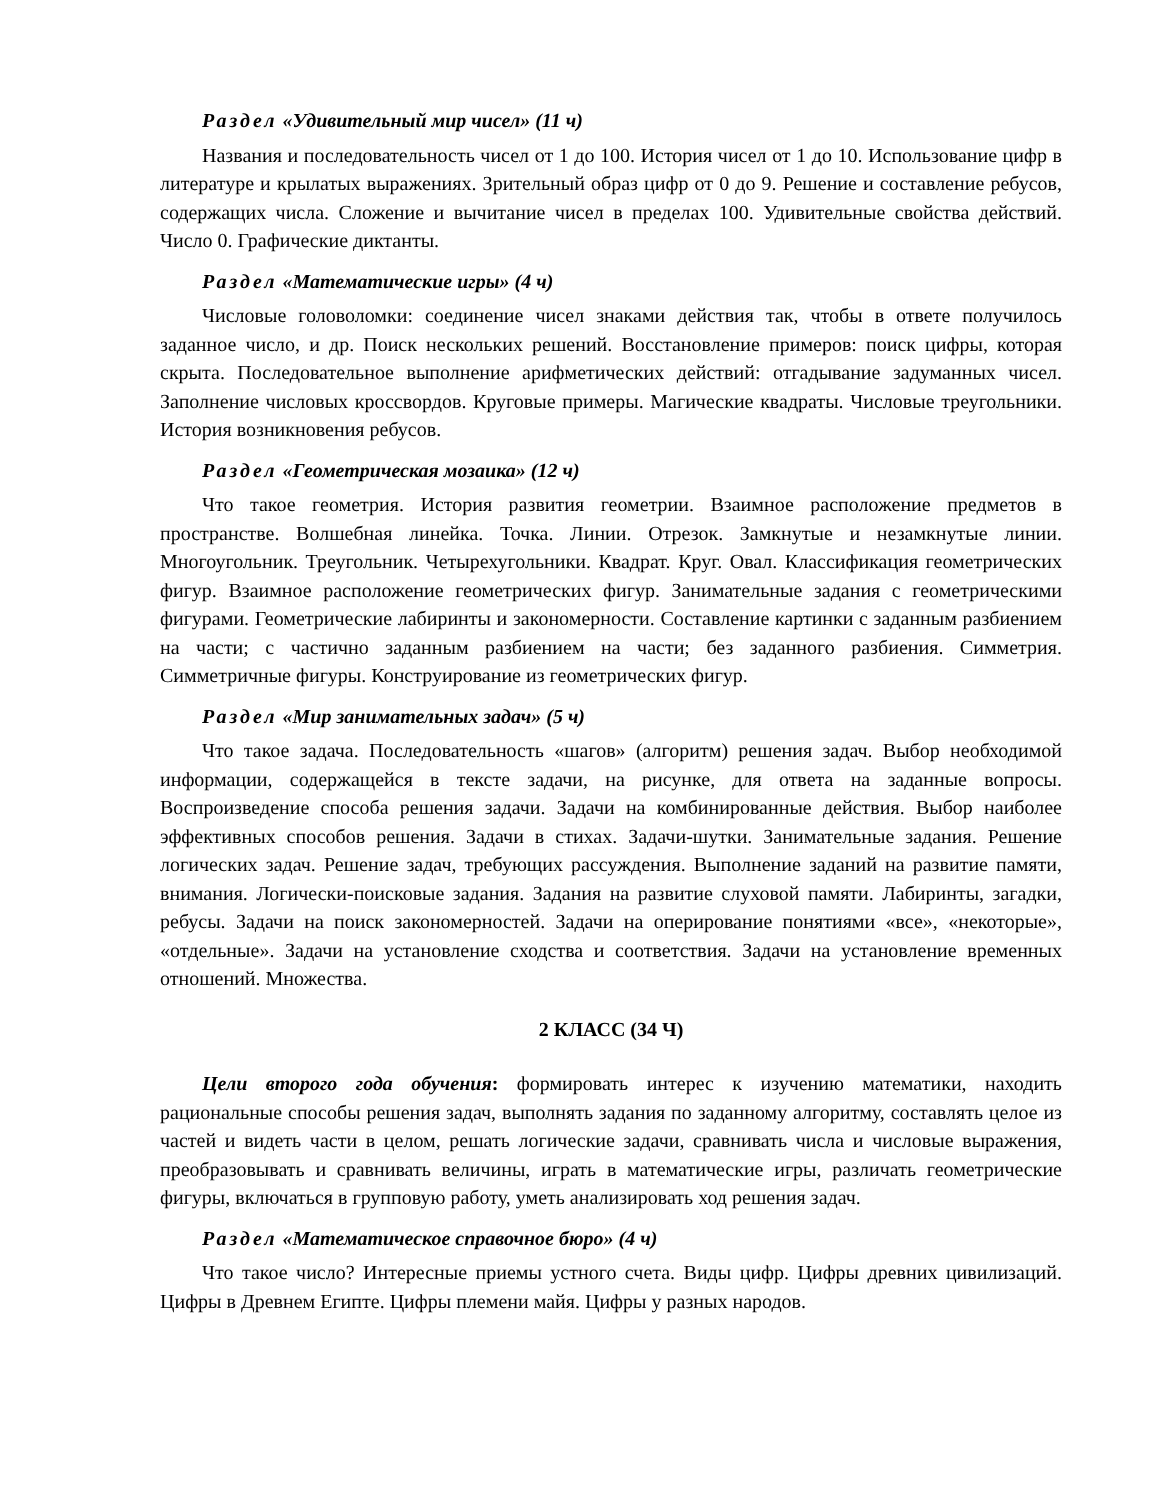Раздел «Удивительный мир чисел» (11 ч)
Названия и последовательность чисел от 1 до 100. История чисел от 1 до 10. Использование цифр в литературе и крылатых выражениях. Зрительный образ цифр от 0 до 9. Решение и составление ребусов, содержащих числа. Сложение и вычитание чисел в пределах 100. Удивительные свойства действий. Число 0. Графические диктанты.
Раздел «Математические игры» (4 ч)
Числовые головоломки: соединение чисел знаками действия так, чтобы в ответе получилось заданное число, и др. Поиск нескольких решений. Восстановление примеров: поиск цифры, которая скрыта. Последовательное выполнение арифметических действий: отгадывание задуманных чисел. Заполнение числовых кроссвордов. Круговые примеры. Магические квадраты. Числовые треугольники. История возникновения ребусов.
Раздел «Геометрическая мозаика» (12 ч)
Что такое геометрия. История развития геометрии. Взаимное расположение предметов в пространстве. Волшебная линейка. Точка. Линии. Отрезок. Замкнутые и незамкнутые линии. Многоугольник. Треугольник. Четырехугольники. Квадрат. Круг. Овал. Классификация геометрических фигур. Взаимное расположение геометрических фигур. Занимательные задания с геометрическими фигурами. Геометрические лабиринты и закономерности. Составление картинки с заданным разбиением на части; с частично заданным разбиением на части; без заданного разбиения. Симметрия. Симметричные фигуры. Конструирование из геометрических фигур.
Раздел «Мир занимательных задач» (5 ч)
Что такое задача. Последовательность «шагов» (алгоритм) решения задач. Выбор необходимой информации, содержащейся в тексте задачи, на рисунке, для ответа на заданные вопросы. Воспроизведение способа решения задачи. Задачи на комбинированные действия. Выбор наиболее эффективных способов решения. Задачи в стихах. Задачи-шутки. Занимательные задания. Решение логических задач. Решение задач, требующих рассуждения. Выполнение заданий на развитие памяти, внимания. Логически-поисковые задания. Задания на развитие слуховой памяти. Лабиринты, загадки, ребусы. Задачи на поиск закономерностей. Задачи на оперирование понятиями «все», «некоторые», «отдельные». Задачи на установление сходства и соответствия. Задачи на установление временных отношений. Множества.
2 КЛАСС (34 Ч)
Цели второго года обучения: формировать интерес к изучению математики, находить рациональные способы решения задач, выполнять задания по заданному алгоритму, составлять целое из частей и видеть части в целом, решать логические задачи, сравнивать числа и числовые выражения, преобразовывать и сравнивать величины, играть в математические игры, различать геометрические фигуры, включаться в групповую работу, уметь анализировать ход решения задач.
Раздел «Математическое справочное бюро» (4 ч)
Что такое число? Интересные приемы устного счета. Виды цифр. Цифры древних цивилизаций. Цифры в Древнем Египте. Цифры племени майя. Цифры у разных народов.